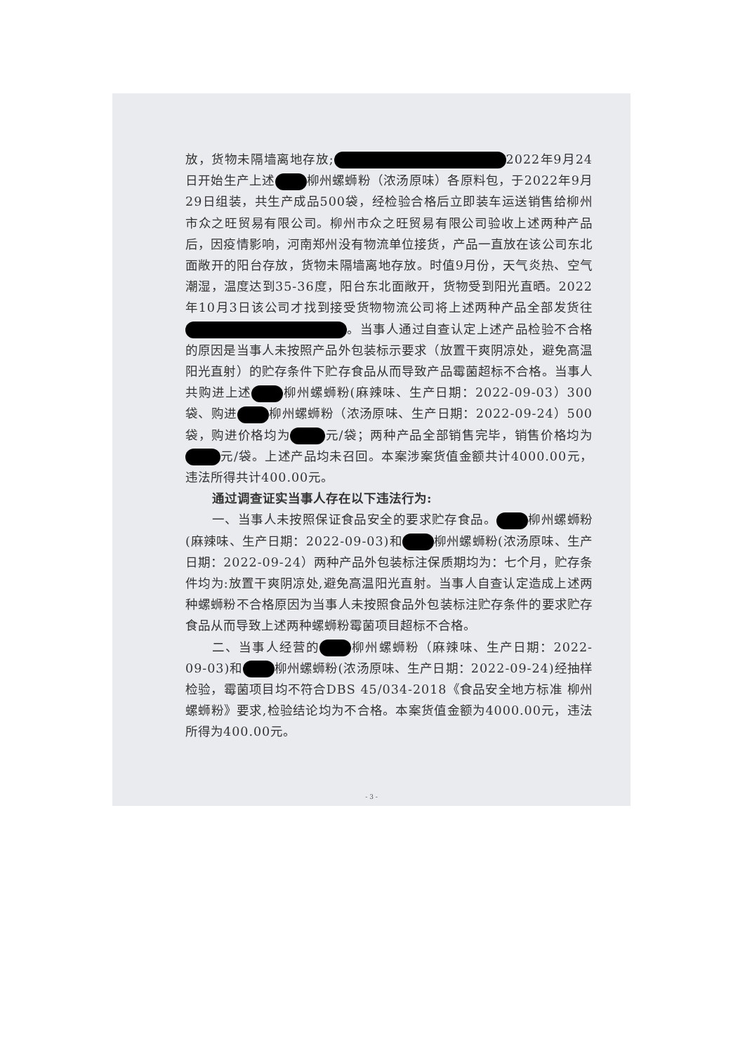放，货物未隔墙离地存放; 2022年9月24日开始生产上述 柳州螺蛳粉（浓汤原味）各原料包，于2022年9月29日组装，共生产成品500袋，经检验合格后立即装车运送销售给柳州市众之旺贸易有限公司。柳州市众之旺贸易有限公司验收上述两种产品后，因疫情影响，河南郑州没有物流单位接货，产品一直放在该公司东北面敞开的阳台存放，货物未隔墙离地存放。时值9月份，天气炎热、空气潮湿，温度达到35-36度，阳台东北面敞开，货物受到阳光直晒。2022年10月3日该公司才找到接受货物物流公司将上述两种产品全部发货往 。当事人通过自查认定上述产品检验不合格的原因是当事人未按照产品外包装标示要求（放置干爽阴凉处，避免高温阳光直射）的贮存条件下贮存食品从而导致产品霉菌超标不合格。当事人共购进上述 柳州螺蛳粉(麻辣味、生产日期：2022-09-03）300袋、购进 柳州螺蛳粉（浓汤原味、生产日期：2022-09-24）500袋，购进价格均为 元/袋；两种产品全部销售完毕，销售价格均为 元/袋。上述产品均未召回。本案涉案货值金额共计4000.00元，违法所得共计400.00元。
通过调查证实当事人存在以下违法行为:
一、当事人未按照保证食品安全的要求贮存食品。 柳州螺蛳粉(麻辣味、生产日期：2022-09-03)和 柳州螺蛳粉(浓汤原味、生产日期：2022-09-24）两种产品外包装标注保质期均为：七个月，贮存条件均为:放置干爽阴凉处,避免高温阳光直射。当事人自查认定造成上述两种螺蛳粉不合格原因为当事人未按照食品外包装标注贮存条件的要求贮存食品从而导致上述两种螺蛳粉霉菌项目超标不合格。
二、当事人经营的 柳州螺蛳粉（麻辣味、生产日期：2022-09-03)和 柳州螺蛳粉(浓汤原味、生产日期：2022-09-24)经抽样检验，霉菌项目均不符合DBS 45/034-2018《食品安全地方标准 柳州螺蛳粉》要求,检验结论均为不合格。本案货值金额为4000.00元，违法所得为400.00元。
- 3 -